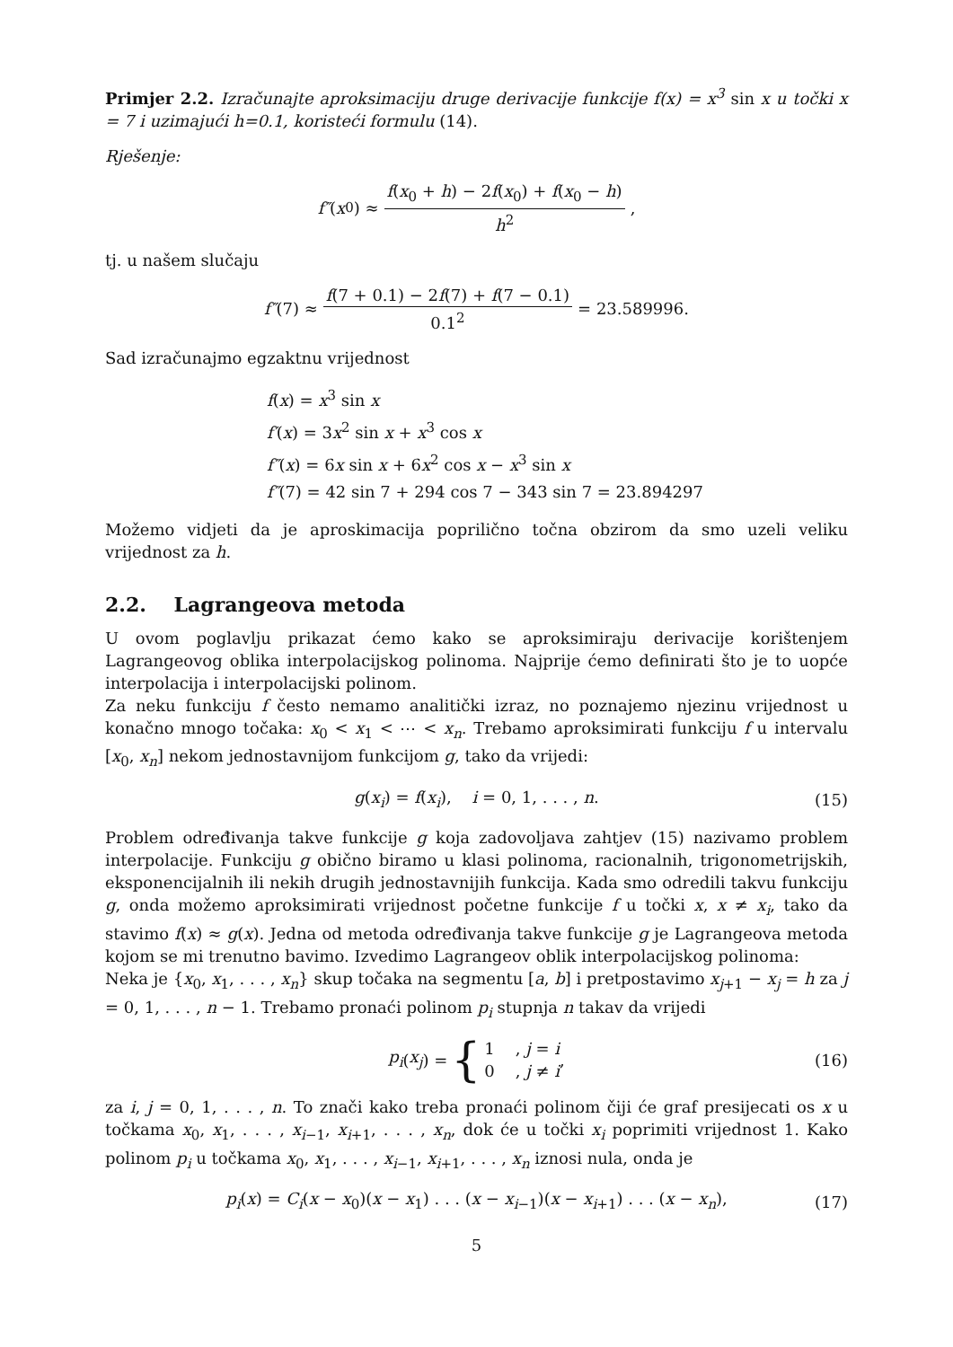Primjer 2.2. Izračunajte aproksimaciju druge derivacije funkcije f(x) = x<sup>3</sup> sin x u točki x = 7 i uzimajući h=0.1, koristeći formulu (14).
Rješenje:
f″ (x<sub>0</sub>) ≈ f(x<sub>0</sub> + h) − 2f(x<sub>0</sub>) + f(x<sub>0</sub> − h) h<sup>2</sup>,
tj. u našem slučaju
f″ (7) ≈ f(7 + 0.1) − 2f(7) + f(7 − 0.1) 0.1<sup>2</sup> = 23.589996.
Sad izračunajmo egzaktnu vrijednost
f(x) = x<sup>3</sup> sin x
f′(x) = 3x<sup>2</sup> sin x + x<sup>3</sup> cos x
f″(x) = 6x sin x + 6x<sup>2</sup> cos x − x<sup>3</sup> sin x
f″(7) = 42 sin 7 + 294 cos 7 − 343 sin 7 = 23.894297
Možemo vidjeti da je aproskimacija poprilično točna obzirom da smo uzeli veliku vrijednost za h.
2.2. Lagrangeova metoda
U ovom poglavlju prikazat ćemo kako se aproksimiraju derivacije korištenjem Lagrangeovog oblika interpolacijskog polinoma. Najprije ćemo definirati što je to uopće interpolacija i interpolacijski polinom.
Za neku funkciju f često nemamo analitički izraz, no poznajemo njezinu vrijednost u konačno mnogo točaka: x<sub>0</sub> < x<sub>1</sub> < ⋯ < x<sub>n</sub>. Trebamo aproksimirati funkciju f u intervalu [x<sub>0</sub>, x<sub>n</sub>] nekom jednostavnijom funkcijom g, tako da vrijedi:
g(x<sub>i</sub>) = f(x<sub>i</sub>), i = 0, 1, . . . , n. (15)
Problem određivanja takve funkcije g koja zadovoljava zahtjev (15) nazivamo problem interpolacije. Funkciju g obično biramo u klasi polinoma, racionalnih, trigonometrijskih, eksponencijalnih ili nekih drugih jednostavnijih funkcija. Kada smo odredili takvu funkciju g, onda možemo aproksimirati vrijednost početne funkcije f u točki x, x ≠ x<sub>i</sub>, tako da stavimo f(x) ≈ g(x). Jedna od metoda određivanja takve funkcije g je Lagrangeova metoda kojom se mi trenutno bavimo. Izvedimo Lagrangeov oblik interpolacijskog polinoma:
Neka je {x<sub>0</sub>, x<sub>1</sub>, . . . , x<sub>n</sub>} skup točaka na segmentu [a, b] i pretpostavimo x<sub>j+1</sub> − x<sub>j</sub> = h za j = 0, 1, . . . , n − 1. Trebamo pronaći polinom p<sub>i</sub> stupnja n takav da vrijedi
p<sub>i</sub> (x<sub>j</sub>) = { 1 , j = i
0 , j ≠ i, (16)
za i, j = 0, 1, . . . , n. To znači kako treba pronaći polinom čiji će graf presijecati os x u točkama x<sub>0</sub>, x<sub>1</sub>, . . . , x<sub>i−1</sub>, x<sub>i+1</sub>, . . . , x<sub>n</sub>, dok će u točki x<sub>i</sub> poprimiti vrijednost 1. Kako polinom p<sub>i</sub> u točkama x<sub>0</sub>, x<sub>1</sub>, . . . , x<sub>i−1</sub>, x<sub>i+1</sub>, . . . , x<sub>n</sub> iznosi nula, onda je
p<sub>i</sub>(x) = C<sub>i</sub>(x − x<sub>0</sub>)(x − x<sub>1</sub>) . . . (x − x<sub>i−1</sub>)(x − x<sub>i+1</sub>) . . . (x − x<sub>n</sub>), (17)
5